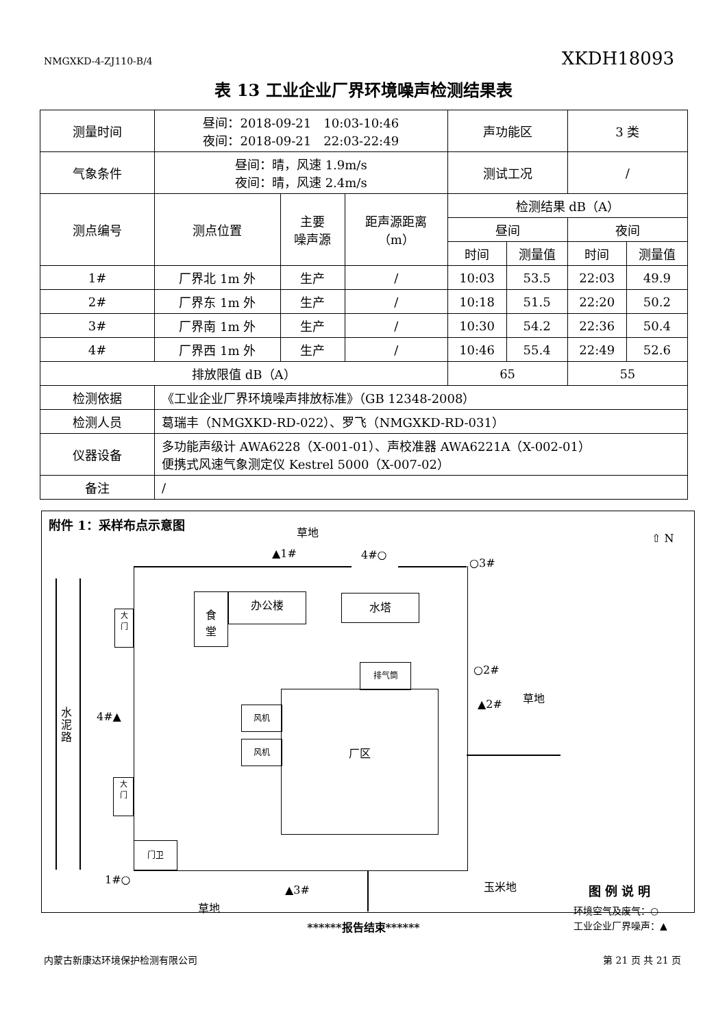NMGXKD-4-ZJ110-B/4 XKDH18093
表 13 工业企业厂界环境噪声检测结果表
| 测量时间 | 昼间：2018-09-21 10:03-10:46 夜间：2018-09-21 22:03-22:49 | | | 声功能区 | | 3 类 | |
| 气象条件 | 昼间：晴，风速 1.9m/s 夜间：晴，风速 2.4m/s | | | 测试工况 | | / | |
| 测点编号 | 测点位置 | 主要 噪声源 | 距声源距离 （m） | 检测结果 dB（A） | | | |
| | | | | 昼间 | | 夜间 | |
| | | | | 时间 | 测量值 | 时间 | 测量值 |
| 1# | 厂界北 1m 外 | 生产 | / | 10:03 | 53.5 | 22:03 | 49.9 |
| 2# | 厂界东 1m 外 | 生产 | / | 10:18 | 51.5 | 22:20 | 50.2 |
| 3# | 厂界南 1m 外 | 生产 | / | 10:30 | 54.2 | 22:36 | 50.4 |
| 4# | 厂界西 1m 外 | 生产 | / | 10:46 | 55.4 | 22:49 | 52.6 |
| 排放限值 dB（A） | | | | 65 | | 55 | |
| 检测依据 | 《工业企业厂界环境噪声排放标准》（GB 12348-2008） | | | | | | |
| 检测人员 | 葛瑞丰（NMGXKD-RD-022）、罗飞（NMGXKD-RD-031） | | | | | | |
| 仪器设备 | 多功能声级计 AWA6228（X-001-01）、声校准器 AWA6221A（X-002-01） 便携式风速气象测定仪 Kestrel 5000（X-007-02） | | | | | | |
| 备注 | / | | | | | | |
附件 1：采样布点示意图
草地
⇧ N
▲1# 4#○
○3#
水泥路
大
门
大
门
4#▲
食
堂
办公楼 水塔
排气筒
厂区
风机
风机
门卫
○2#
草地
▲2#
1#○
▲3# 玉米地
草地
图例说明
环境空气及废气：○
工业企业厂界噪声：▲
******报告结束******
内蒙古新康达环境保护检测有限公司 第 21 页 共 21 页